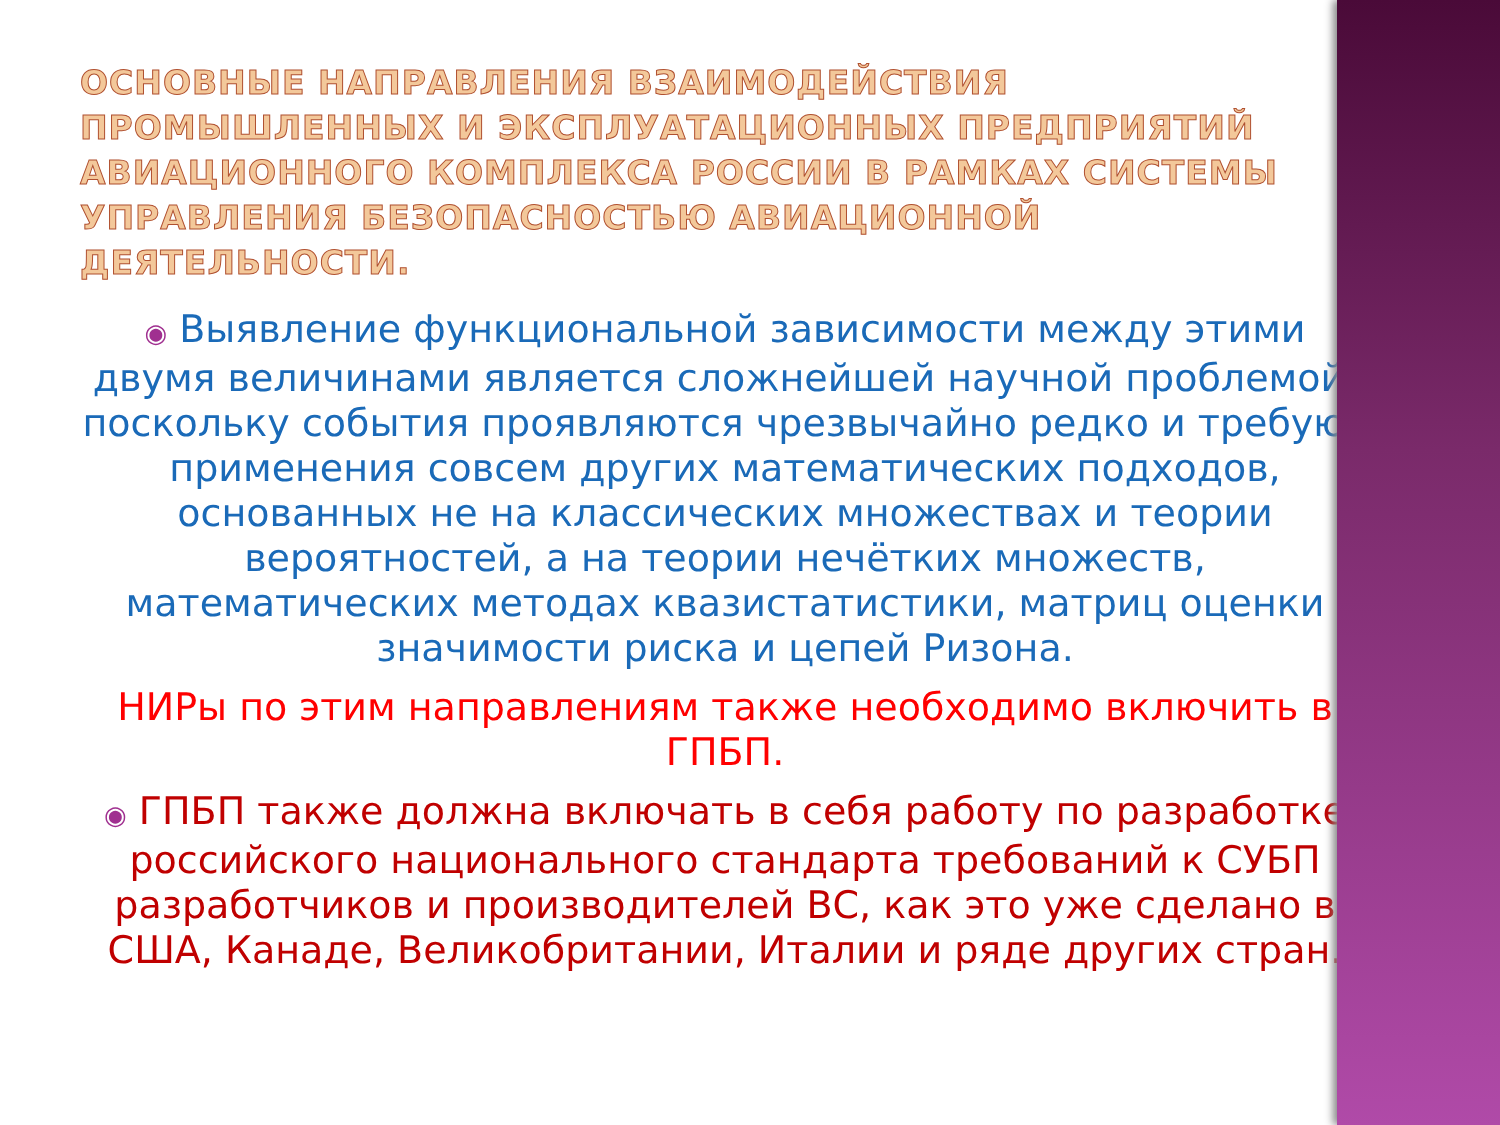ОСНОВНЫЕ НАПРАВЛЕНИЯ ВЗАИМОДЕЙСТВИЯ ПРОМЫШЛЕННЫХ И ЭКСПЛУАТАЦИОННЫХ ПРЕДПРИЯТИЙ АВИАЦИОННОГО КОМПЛЕКСА РОССИИ В РАМКАХ СИСТЕМЫ УПРАВЛЕНИЯ БЕЗОПАСНОСТЬЮ АВИАЦИОННОЙ ДЕЯТЕЛЬНОСТИ.
◉ Выявление функциональной зависимости между этими двумя величинами является сложнейшей научной проблемой, поскольку события проявляются чрезвычайно редко и требуют применения совсем других математических подходов, основанных не на классических множествах и теории вероятностей, а на теории нечётких множеств, математических методах квазистатистики, матриц оценки значимости риска и цепей Ризона.
НИРы по этим направлениям также необходимо включить в ГПБП.
◉ ГПБП также должна включать в себя работу по разработке российского национального стандарта требований к СУБП разработчиков и производителей ВС, как это уже сделано в США, Канаде, Великобритании, Италии и ряде других стран.